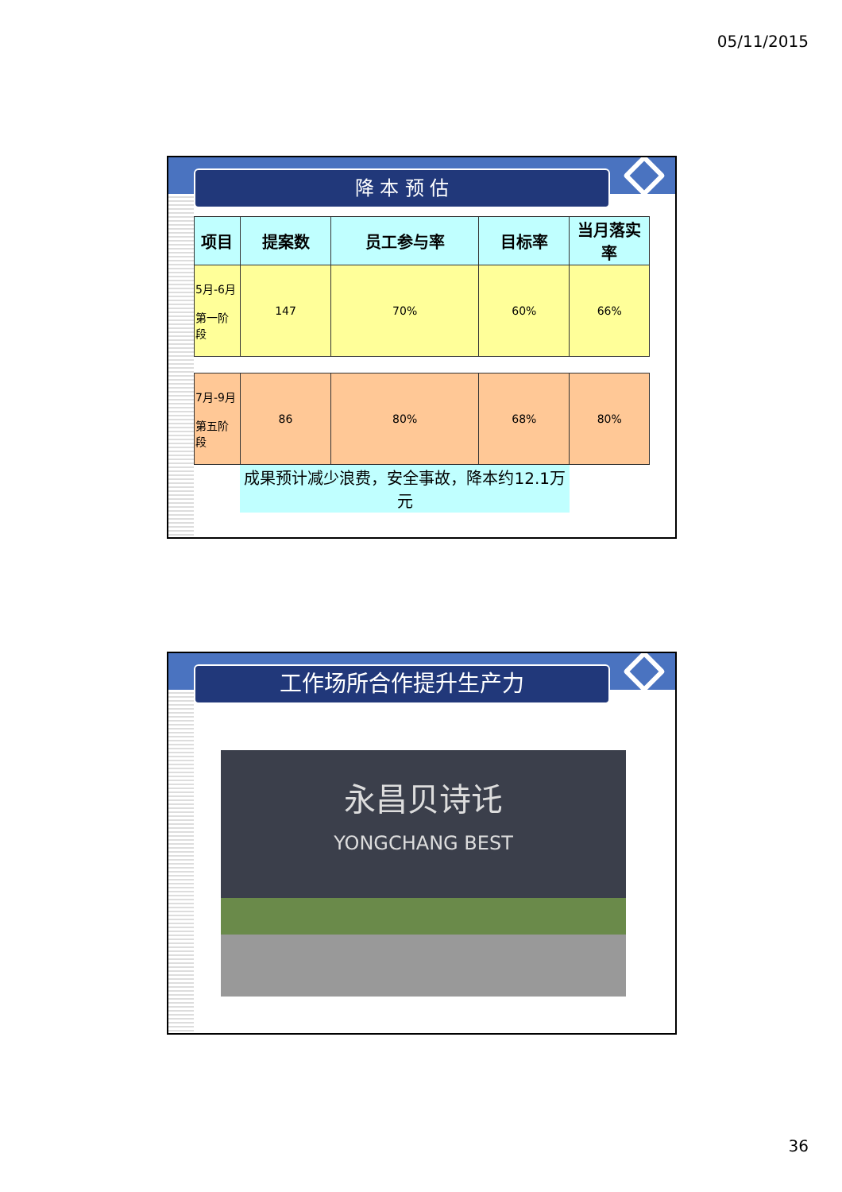05/11/2015
降 本 预 估
| 项目 | 提案数 | 员工参与率 | 目标率 | 当月落实率 |
| --- | --- | --- | --- | --- |
| 5月-6月 第一阶段 | 147 | 70% | 60% | 66% |
| 7月-9月 第五阶段 | 86 | 80% | 68% | 80% |
| | 成果预计减少浪费，安全事故，降本约12.1万元 | | | |
工作场所合作提升生产力
永昌贝诗讬
YONGCHANG BEST
36